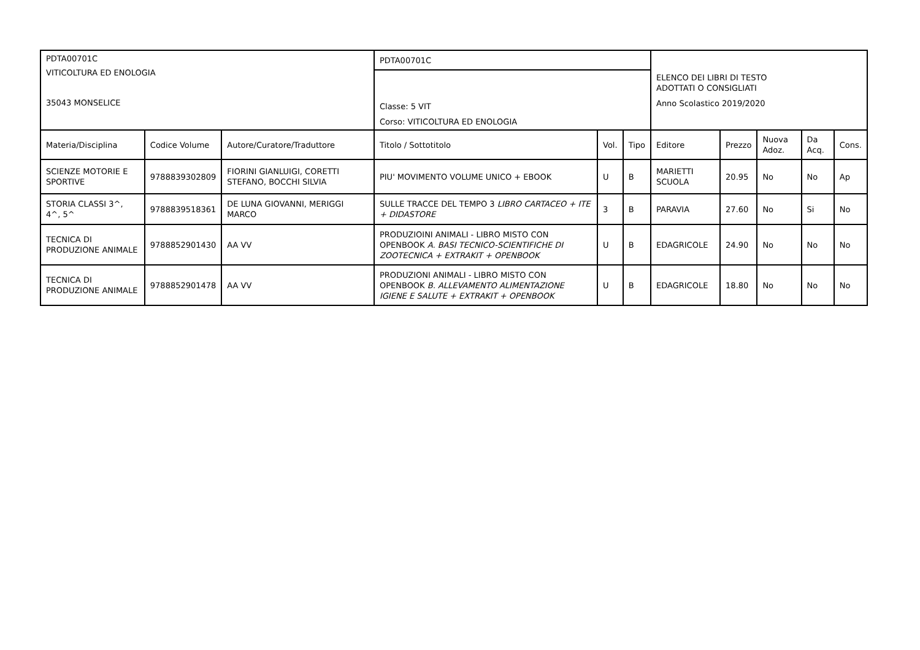| PDTA00701C VITICOLTURA ED ENOLOGIA 35043 MONSELICE | | | PDTA00701C | | | ELENCO DEI LIBRI DI TESTO ADOTTATI O CONSIGLIATI Anno Scolastico 2019/2020 | | | | |
| | | | Classe: 5 VIT Corso: VITICOLTURA ED ENOLOGIA | | | | | | | |
| Materia/Disciplina | Codice Volume | Autore/Curatore/Traduttore | Titolo / Sottotitolo | Vol. | Tipo | Editore | Prezzo | Nuova Adoz. | Da Acq. | Cons. |
| SCIENZE MOTORIE E SPORTIVE | 9788839302809 | FIORINI GIANLUIGI, CORETTI STEFANO, BOCCHI SILVIA | PIU' MOVIMENTO VOLUME UNICO + EBOOK | U | B | MARIETTI SCUOLA | 20.95 | No | No | Ap |
| STORIA CLASSI 3^, 4^, 5^ | 9788839518361 | DE LUNA GIOVANNI, MERIGGI MARCO | SULLE TRACCE DEL TEMPO 3 LIBRO CARTACEO + ITE + DIDASTORE | 3 | B | PARAVIA | 27.60 | No | Si | No |
| TECNICA DI PRODUZIONE ANIMALE | 9788852901430 | AA VV | PRODUZIOINI ANIMALI - LIBRO MISTO CON OPENBOOK A. BASI TECNICO-SCIENTIFICHE DI ZOOTECNICA + EXTRAKIT + OPENBOOK | U | B | EDAGRICOLE | 24.90 | No | No | No |
| TECNICA DI PRODUZIONE ANIMALE | 9788852901478 | AA VV | PRODUZIONI ANIMALI - LIBRO MISTO CON OPENBOOK B. ALLEVAMENTO ALIMENTAZIONE IGIENE E SALUTE + EXTRAKIT + OPENBOOK | U | B | EDAGRICOLE | 18.80 | No | No | No |